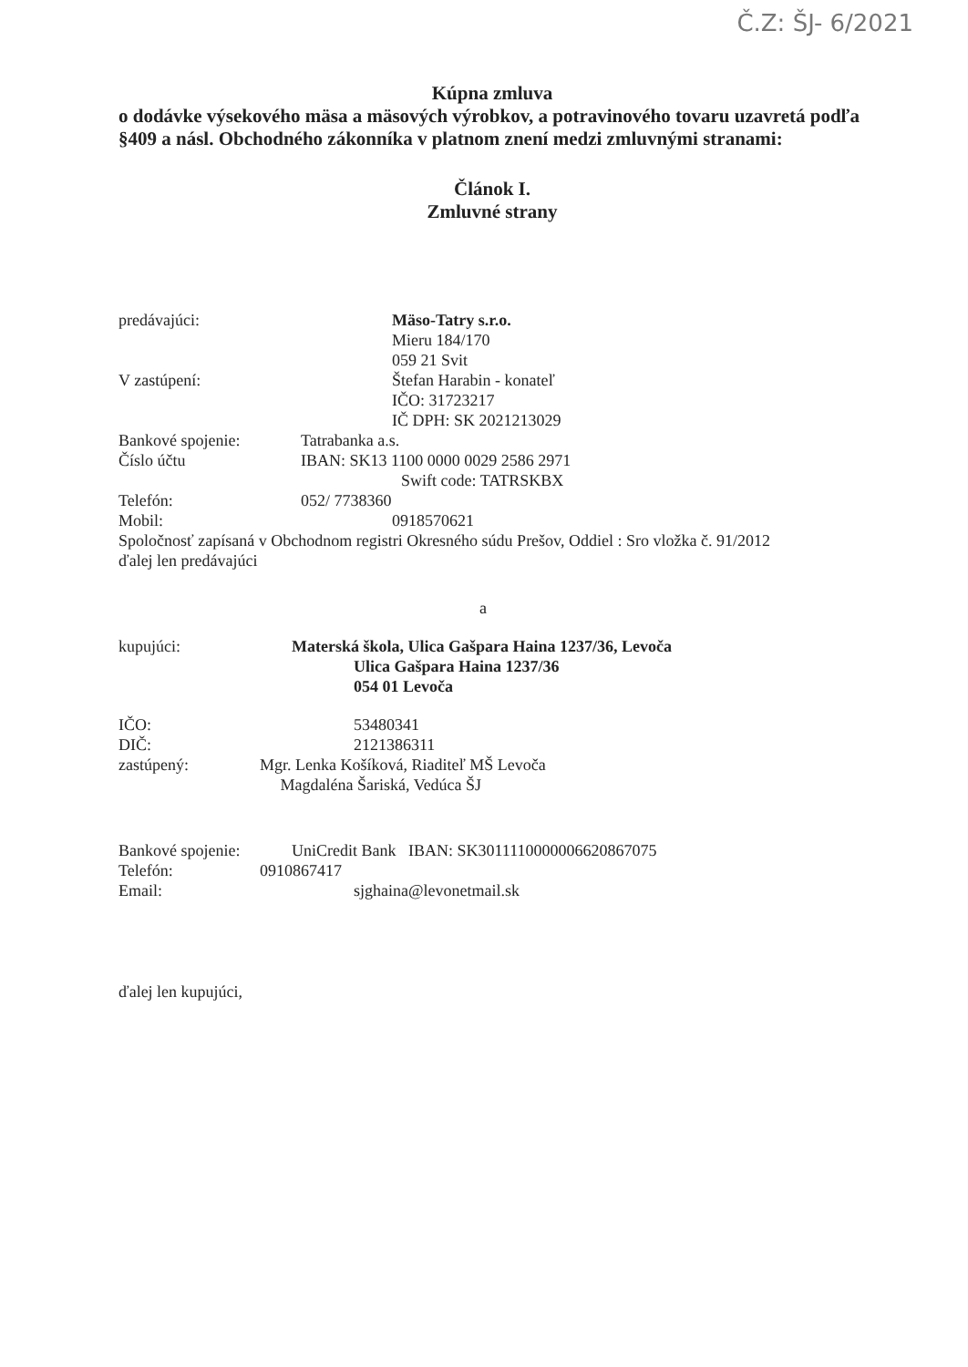Č.Z: ŠJ- 6/2021
Kúpna zmluva
o dodávke výsekového mäsa a mäsových výrobkov, a potravinového tovaru uzavretá podľa §409 a násl. Obchodného zákonníka v platnom znení medzi zmluvnými stranami:
Článok I.
Zmluvné strany
predávajúci: Mäso-Tatry s.r.o.
Mieru 184/170
059 21 Svit
V zastúpení: Štefan Harabin - konateľ
IČO: 31723217
IČ DPH: SK 2021213029
Bankové spojenie: Tatrabanka a.s.
Číslo účtu IBAN: SK13 1100 0000 0029 2586 2971
Swift code: TATRSKBX
Telefón: 052/ 7738360
Mobil: 0918570621
Spoločnosť zapísaná v Obchodnom registri Okresného súdu Prešov, Oddiel : Sro vložka č. 91/2012
ďalej len predávajúci
a
kupujúci: Materská škola, Ulica Gašpara Haina 1237/36, Levoča
Ulica Gašpara Haina 1237/36
054 01 Levoča
IČO: 53480341
DIČ: 2121386311
zastúpený: Mgr. Lenka Košíková, Riaditeľ MŠ Levoča
Magdaléna Šariská, Vedúca ŠJ
Bankové spojenie: UniCredit Bank IBAN: SK3011110000006620867075
Telefón: 0910867417
Email: sjghaina@levonetmail.sk
ďalej len kupujúci,